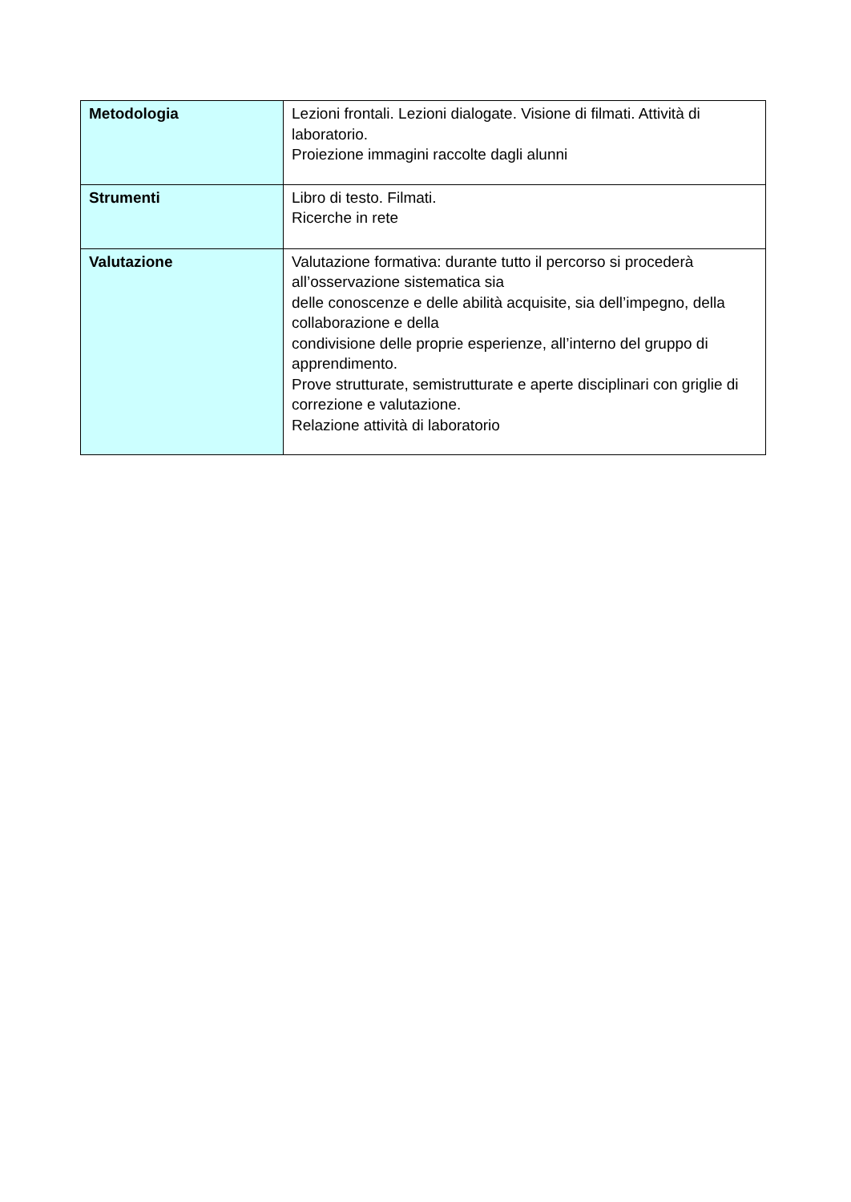| Metodologia | Lezioni frontali. Lezioni dialogate. Visione di filmati. Attività di laboratorio. Proiezione immagini raccolte dagli alunni |
| Strumenti | Libro di testo. Filmati. Ricerche in rete |
| Valutazione | Valutazione formativa: durante tutto il percorso si procederà all’osservazione sistematica sia delle conoscenze e delle abilità acquisite, sia dell’impegno, della collaborazione e della condivisione delle proprie esperienze, all’interno del gruppo di apprendimento. Prove strutturate, semistrutturate e aperte disciplinari con griglie di correzione e valutazione. Relazione attività di laboratorio |